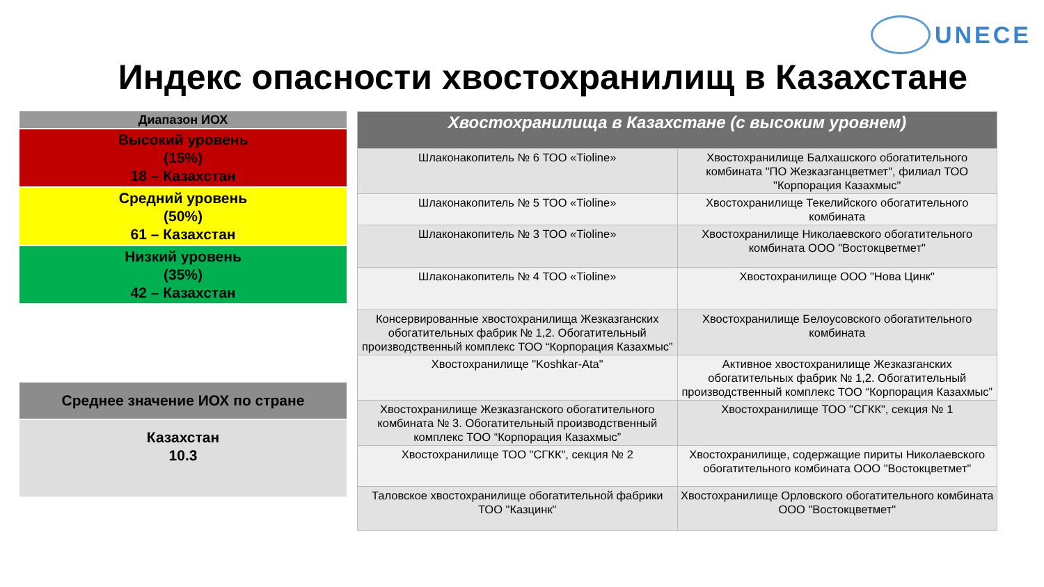UNECE
Индекс опасности хвостохранилищ в Казахстане
| Диапазон ИОХ |
| Высокий уровень (15%) 18 – Казахстан |
| Средний уровень (50%) 61 – Казахстан |
| Низкий уровень (35%) 42 – Казахстан |
| Среднее значение ИОХ по стране |
| Казахстан 10.3 |
| Хвостохранилища в Казахстане (с высоким уровнем) | |
| --- | --- |
| Шлаконакопитель № 6 ТОО «Tioline» | Хвостохранилище Балхашского обогатительного комбината "ПО Жезказганцветмет", филиал ТОО "Корпорация Казахмыс" |
| Шлаконакопитель № 5 ТОО «Tioline» | Хвостохранилище Текелийского обогатительного комбината |
| Шлаконакопитель № 3 ТОО «Tioline» | Хвостохранилище Николаевского обогатительного комбината ООО "Востокцветмет" |
| Шлаконакопитель № 4 ТОО «Tioline» | Хвостохранилище ООО "Нова Цинк" |
| Консервированные хвостохранилища Жезказганских обогатительных фабрик № 1,2. Обогатительный производственный комплекс ТОО “Корпорация Казахмыс” | Хвостохранилище Белоусовского обогатительного комбината |
| Хвостохранилище "Koshkar-Ata" | Активное хвостохранилище Жезказганских обогатительных фабрик № 1,2. Обогатительный производственный комплекс ТОО “Корпорация Казахмыс” |
| Хвостохранилище Жезказганского обогатительного комбината № 3. Обогатительный производственный комплекс ТОО “Корпорация Казахмыс” | Хвостохранилище ТОО "СГКК", секция № 1 |
| Хвостохранилище ТОО "СГКК", секция № 2 | Хвостохранилище, содержащие пириты Николаевского обогатительного комбината ООО "Востокцветмет" |
| Таловское хвостохранилище обогатительной фабрики ТОО "Казцинк" | Хвостохранилище Орловского обогатительного комбината ООО "Востокцветмет" |